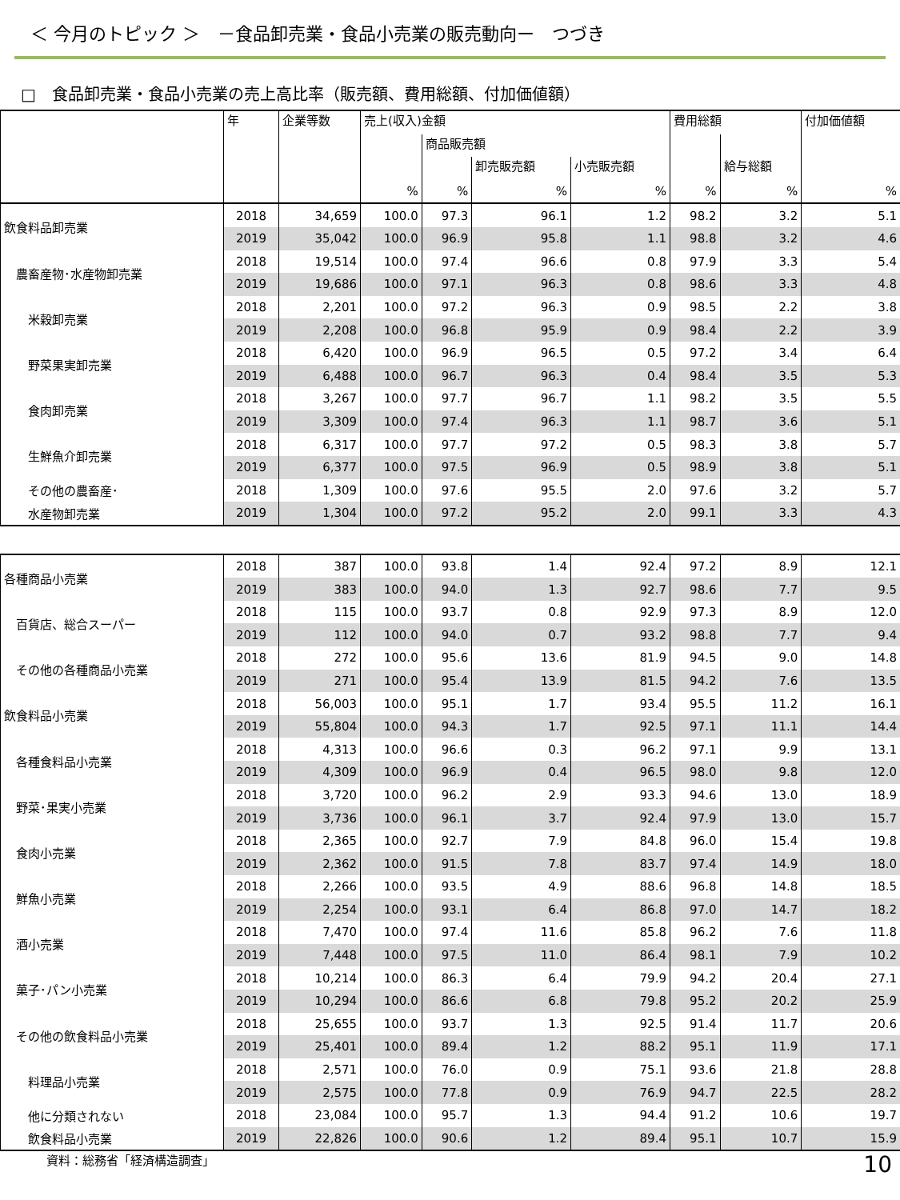＜ 今月のトピック ＞　－食品卸売業・食品小売業の販売動向ー　つづき
□　食品卸売業・食品小売業の売上高比率（販売額、費用総額、付加価値額）
| | 年 | 企業等数 | 売上(収入)金額 | | | | 費用総額 | | 付加価値額 |
| --- | --- | --- | --- | --- | --- | --- | --- | --- | --- |
| | | | | 商品販売額 | | | | | |
| | | | | | 卸売販売額 | 小売販売額 | | 給与総額 | |
| | | | % | % | % | % | % | % | % |
| 飲食料品卸売業 | 2018 | 34,659 | 100.0 | 97.3 | 96.1 | 1.2 | 98.2 | 3.2 | 5.1 |
| | 2019 | 35,042 | 100.0 | 96.9 | 95.8 | 1.1 | 98.8 | 3.2 | 4.6 |
| 農畜産物･水産物卸売業 | 2018 | 19,514 | 100.0 | 97.4 | 96.6 | 0.8 | 97.9 | 3.3 | 5.4 |
| | 2019 | 19,686 | 100.0 | 97.1 | 96.3 | 0.8 | 98.6 | 3.3 | 4.8 |
| 米穀卸売業 | 2018 | 2,201 | 100.0 | 97.2 | 96.3 | 0.9 | 98.5 | 2.2 | 3.8 |
| | 2019 | 2,208 | 100.0 | 96.8 | 95.9 | 0.9 | 98.4 | 2.2 | 3.9 |
| 野菜果実卸売業 | 2018 | 6,420 | 100.0 | 96.9 | 96.5 | 0.5 | 97.2 | 3.4 | 6.4 |
| | 2019 | 6,488 | 100.0 | 96.7 | 96.3 | 0.4 | 98.4 | 3.5 | 5.3 |
| 食肉卸売業 | 2018 | 3,267 | 100.0 | 97.7 | 96.7 | 1.1 | 98.2 | 3.5 | 5.5 |
| | 2019 | 3,309 | 100.0 | 97.4 | 96.3 | 1.1 | 98.7 | 3.6 | 5.1 |
| 生鮮魚介卸売業 | 2018 | 6,317 | 100.0 | 97.7 | 97.2 | 0.5 | 98.3 | 3.8 | 5.7 |
| | 2019 | 6,377 | 100.0 | 97.5 | 96.9 | 0.5 | 98.9 | 3.8 | 5.1 |
| その他の農畜産･ | 2018 | 1,309 | 100.0 | 97.6 | 95.5 | 2.0 | 97.6 | 3.2 | 5.7 |
| 水産物卸売業 | 2019 | 1,304 | 100.0 | 97.2 | 95.2 | 2.0 | 99.1 | 3.3 | 4.3 |
| 各種商品小売業 | 2018 | 387 | 100.0 | 93.8 | 1.4 | 92.4 | 97.2 | 8.9 | 12.1 |
| | 2019 | 383 | 100.0 | 94.0 | 1.3 | 92.7 | 98.6 | 7.7 | 9.5 |
| 百貨店、総合スーパー | 2018 | 115 | 100.0 | 93.7 | 0.8 | 92.9 | 97.3 | 8.9 | 12.0 |
| | 2019 | 112 | 100.0 | 94.0 | 0.7 | 93.2 | 98.8 | 7.7 | 9.4 |
| その他の各種商品小売業 | 2018 | 272 | 100.0 | 95.6 | 13.6 | 81.9 | 94.5 | 9.0 | 14.8 |
| | 2019 | 271 | 100.0 | 95.4 | 13.9 | 81.5 | 94.2 | 7.6 | 13.5 |
| 飲食料品小売業 | 2018 | 56,003 | 100.0 | 95.1 | 1.7 | 93.4 | 95.5 | 11.2 | 16.1 |
| | 2019 | 55,804 | 100.0 | 94.3 | 1.7 | 92.5 | 97.1 | 11.1 | 14.4 |
| 各種食料品小売業 | 2018 | 4,313 | 100.0 | 96.6 | 0.3 | 96.2 | 97.1 | 9.9 | 13.1 |
| | 2019 | 4,309 | 100.0 | 96.9 | 0.4 | 96.5 | 98.0 | 9.8 | 12.0 |
| 野菜･果実小売業 | 2018 | 3,720 | 100.0 | 96.2 | 2.9 | 93.3 | 94.6 | 13.0 | 18.9 |
| | 2019 | 3,736 | 100.0 | 96.1 | 3.7 | 92.4 | 97.9 | 13.0 | 15.7 |
| 食肉小売業 | 2018 | 2,365 | 100.0 | 92.7 | 7.9 | 84.8 | 96.0 | 15.4 | 19.8 |
| | 2019 | 2,362 | 100.0 | 91.5 | 7.8 | 83.7 | 97.4 | 14.9 | 18.0 |
| 鮮魚小売業 | 2018 | 2,266 | 100.0 | 93.5 | 4.9 | 88.6 | 96.8 | 14.8 | 18.5 |
| | 2019 | 2,254 | 100.0 | 93.1 | 6.4 | 86.8 | 97.0 | 14.7 | 18.2 |
| 酒小売業 | 2018 | 7,470 | 100.0 | 97.4 | 11.6 | 85.8 | 96.2 | 7.6 | 11.8 |
| | 2019 | 7,448 | 100.0 | 97.5 | 11.0 | 86.4 | 98.1 | 7.9 | 10.2 |
| 菓子･パン小売業 | 2018 | 10,214 | 100.0 | 86.3 | 6.4 | 79.9 | 94.2 | 20.4 | 27.1 |
| | 2019 | 10,294 | 100.0 | 86.6 | 6.8 | 79.8 | 95.2 | 20.2 | 25.9 |
| その他の飲食料品小売業 | 2018 | 25,655 | 100.0 | 93.7 | 1.3 | 92.5 | 91.4 | 11.7 | 20.6 |
| | 2019 | 25,401 | 100.0 | 89.4 | 1.2 | 88.2 | 95.1 | 11.9 | 17.1 |
| 料理品小売業 | 2018 | 2,571 | 100.0 | 76.0 | 0.9 | 75.1 | 93.6 | 21.8 | 28.8 |
| | 2019 | 2,575 | 100.0 | 77.8 | 0.9 | 76.9 | 94.7 | 22.5 | 28.2 |
| 他に分類されない | 2018 | 23,084 | 100.0 | 95.7 | 1.3 | 94.4 | 91.2 | 10.6 | 19.7 |
| 飲食料品小売業 | 2019 | 22,826 | 100.0 | 90.6 | 1.2 | 89.4 | 95.1 | 10.7 | 15.9 |
資料：総務省「経済構造調査」 10